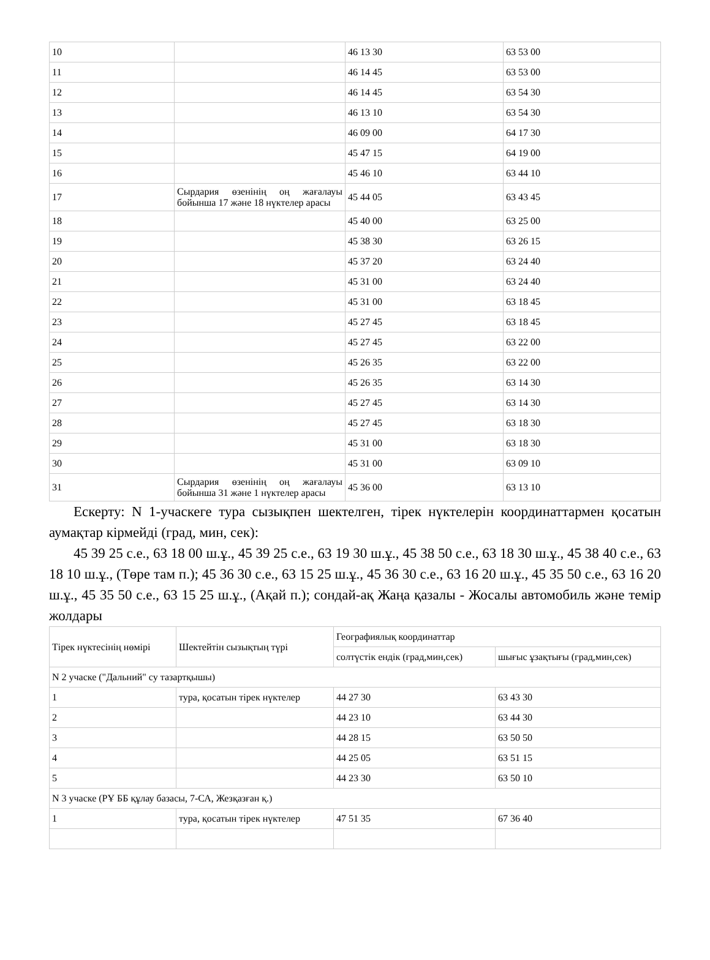| 10 | | 46 13 30 | 63 53 00 |
| 11 | | 46 14 45 | 63 53 00 |
| 12 | | 46 14 45 | 63 54 30 |
| 13 | | 46 13 10 | 63 54 30 |
| 14 | | 46 09 00 | 64 17 30 |
| 15 | | 45 47 15 | 64 19 00 |
| 16 | | 45 46 10 | 63 44 10 |
| 17 | Сырдария өзенінің оң жағалауы бойынша 17 және 18 нүктелер арасы | 45 44 05 | 63 43 45 |
| 18 | | 45 40 00 | 63 25 00 |
| 19 | | 45 38 30 | 63 26 15 |
| 20 | | 45 37 20 | 63 24 40 |
| 21 | | 45 31 00 | 63 24 40 |
| 22 | | 45 31 00 | 63 18 45 |
| 23 | | 45 27 45 | 63 18 45 |
| 24 | | 45 27 45 | 63 22 00 |
| 25 | | 45 26 35 | 63 22 00 |
| 26 | | 45 26 35 | 63 14 30 |
| 27 | | 45 27 45 | 63 14 30 |
| 28 | | 45 27 45 | 63 18 30 |
| 29 | | 45 31 00 | 63 18 30 |
| 30 | | 45 31 00 | 63 09 10 |
| 31 | Сырдария өзенінің оң жағалауы бойынша 31 және 1 нүктелер арасы | 45 36 00 | 63 13 10 |
Ескерту: N 1-учаскеге тура сызықпен шектелген, тірек нүктелерін координаттармен қосатын аумақтар кірмейді (град, мин, сек):
45 39 25 с.е., 63 18 00 ш.ұ., 45 39 25 с.е., 63 19 30 ш.ұ., 45 38 50 с.е., 63 18 30 ш.ұ., 45 38 40 с.е., 63 18 10 ш.ұ., (Төре там п.); 45 36 30 с.е., 63 15 25 ш.ұ., 45 36 30 с.е., 63 16 20 ш.ұ., 45 35 50 с.е., 63 16 20 ш.ұ., 45 35 50 с.е., 63 15 25 ш.ұ., (Ақай п.); сондай-ақ Жаңа қазалы - Жосалы автомобиль және темір жолдары
| Тірек нүктесінің нөмірі | Шектейтін сызықтың түрі | Географиялық координаттар | |
| --- | --- | --- | --- |
| | | солтүстік ендік (град,мин,сек) | шығыс ұзақтығы (град,мин,сек) |
| N 2 учаске ("Дальний" су тазартқышы) | | | |
| 1 | тура, қосатын тірек нүктелер | 44 27 30 | 63 43 30 |
| 2 | | 44 23 10 | 63 44 30 |
| 3 | | 44 28 15 | 63 50 50 |
| 4 | | 44 25 05 | 63 51 15 |
| 5 | | 44 23 30 | 63 50 10 |
| N 3 учаске (РҰ ББ құлау базасы, 7-СА, Жезқазған қ.) | | | |
| 1 | тура, қосатын тірек нүктелер | 47 51 35 | 67 36 40 |